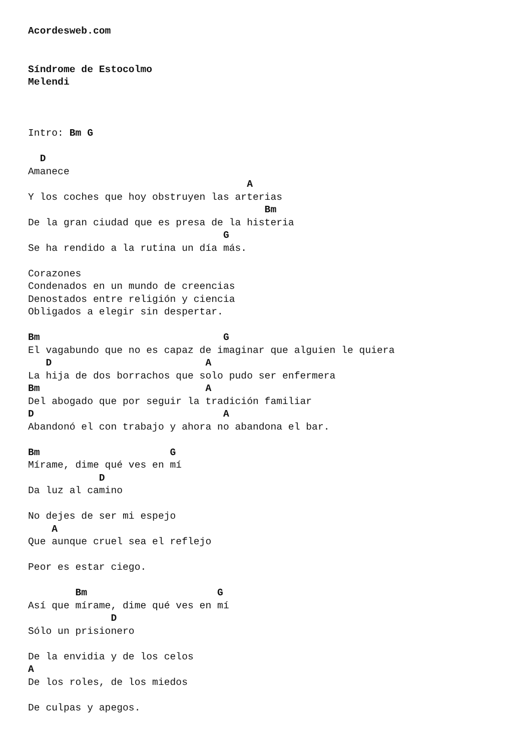Acordesweb.com


Síndrome de Estocolmo
Melendi



Intro: Bm G

  D
Amanece
                                     A
Y los coches que hoy obstruyen las arterias
                                        Bm
De la gran ciudad que es presa de la histeria
                                 G
Se ha rendido a la rutina un día más.

Corazones
Condenados en un mundo de creencias
Denostados entre religión y ciencia
Obligados a elegir sin despertar.

Bm                               G
El vagabundo que no es capaz de imaginar que alguien le quiera
   D                          A
La hija de dos borrachos que solo pudo ser enfermera
Bm                            A
Del abogado que por seguir la tradición familiar
D                                A
Abandonó el con trabajo y ahora no abandona el bar.

Bm                      G
Mírame, dime qué ves en mí
            D
Da luz al camino

No dejes de ser mi espejo
    A
Que aunque cruel sea el reflejo

Peor es estar ciego.

        Bm                      G
Así que mírame, dime qué ves en mí
              D
Sólo un prisionero

De la envidia y de los celos
A
De los roles, de los miedos

De culpas y apegos.